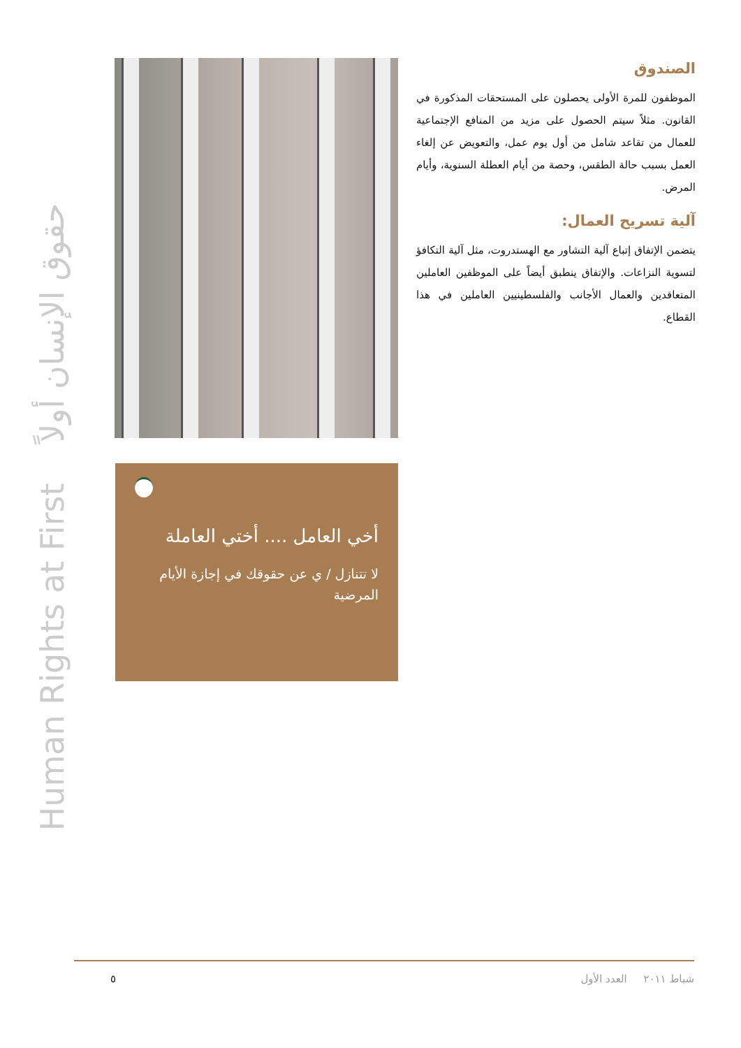Human Rights at First حقوق الإنسان أولاً
الصندوق
الموظفون للمرة الأولى يحصلون على المستحقات المذكورة في القانون. مثلاً سيتم الحصول على مزيد من المنافع الإجتماعية للعمال من تقاعد شامل من أول يوم عمل، والتعويض عن إلغاء العمل بسبب حالة الطقس، وحصة من أيام العطلة السنوية، وأيام المرض.
آلية تسريح العمال:
يتضمن الإتفاق إتباع آلية التشاور مع الهستدروت، مثل آلية التكافؤ لتسوية النزاعات. والإتفاق ينطبق أيضاً على الموظفين العاملين المتعاقدين والعمال الأجانب والفلسطينيين العاملين في هذا القطاع.
أخي العامل .... أختي العاملة
لا تتنازل / ي عن حقوقك في إجازة الأيام المرضية
٥ شباط ٢٠١١ العدد الأول